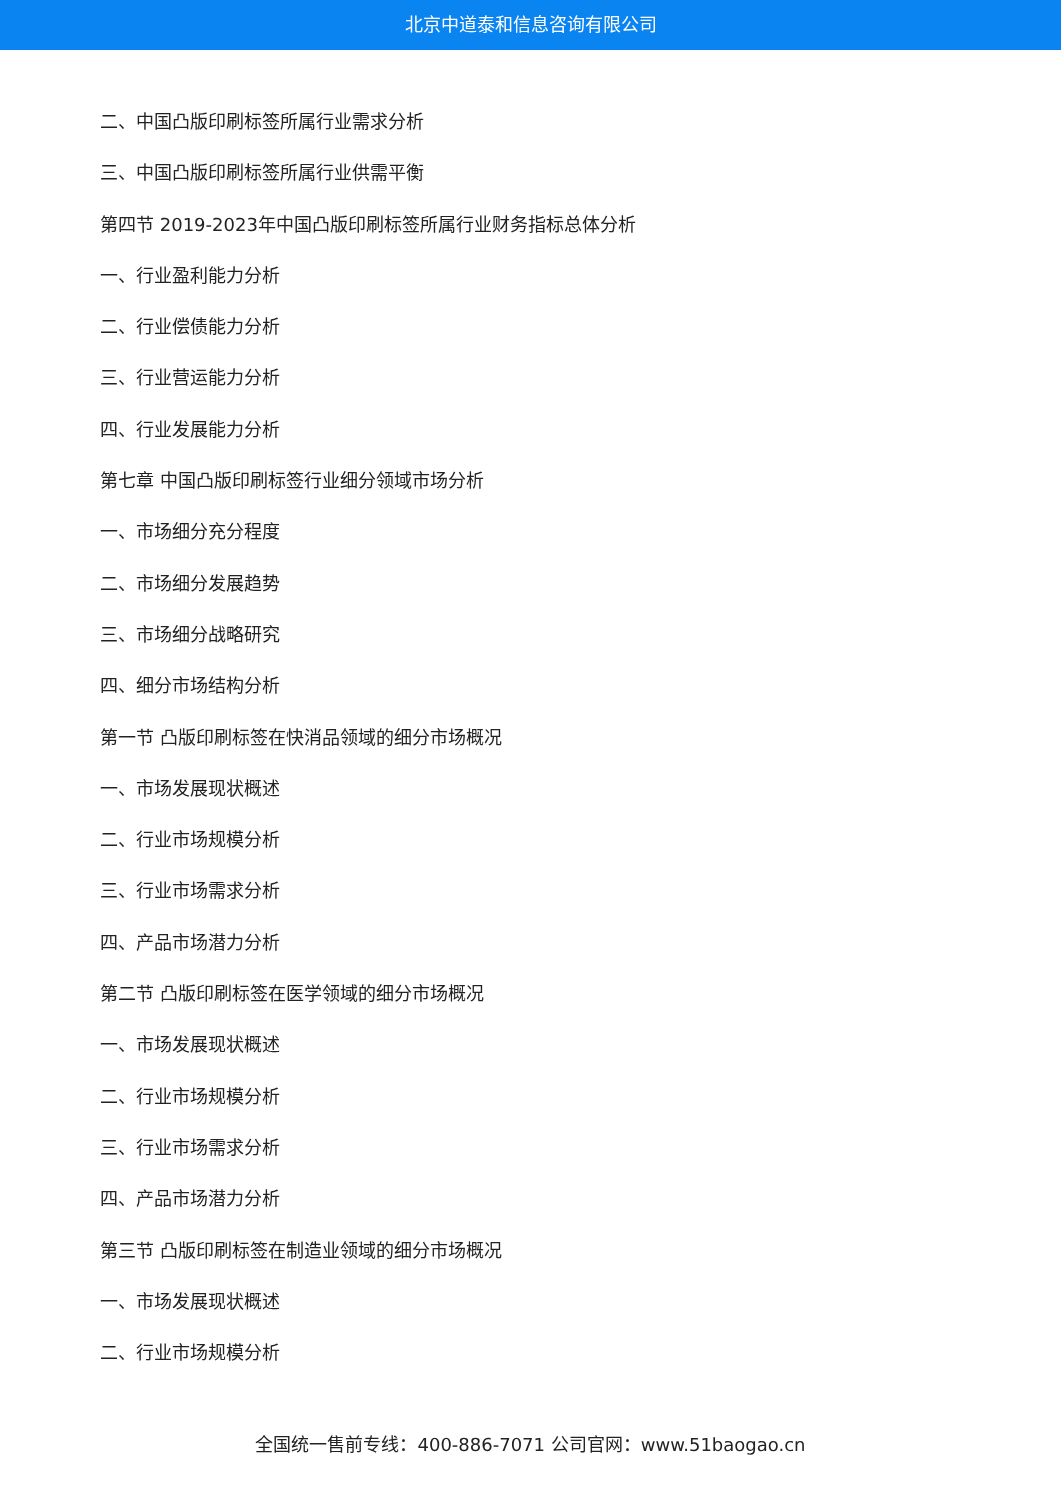北京中道泰和信息咨询有限公司
二、中国凸版印刷标签所属行业需求分析
三、中国凸版印刷标签所属行业供需平衡
第四节 2019-2023年中国凸版印刷标签所属行业财务指标总体分析
一、行业盈利能力分析
二、行业偿债能力分析
三、行业营运能力分析
四、行业发展能力分析
第七章 中国凸版印刷标签行业细分领域市场分析
一、市场细分充分程度
二、市场细分发展趋势
三、市场细分战略研究
四、细分市场结构分析
第一节 凸版印刷标签在快消品领域的细分市场概况
一、市场发展现状概述
二、行业市场规模分析
三、行业市场需求分析
四、产品市场潜力分析
第二节 凸版印刷标签在医学领域的细分市场概况
一、市场发展现状概述
二、行业市场规模分析
三、行业市场需求分析
四、产品市场潜力分析
第三节 凸版印刷标签在制造业领域的细分市场概况
一、市场发展现状概述
二、行业市场规模分析
全国统一售前专线：400-886-7071 公司官网：www.51baogao.cn